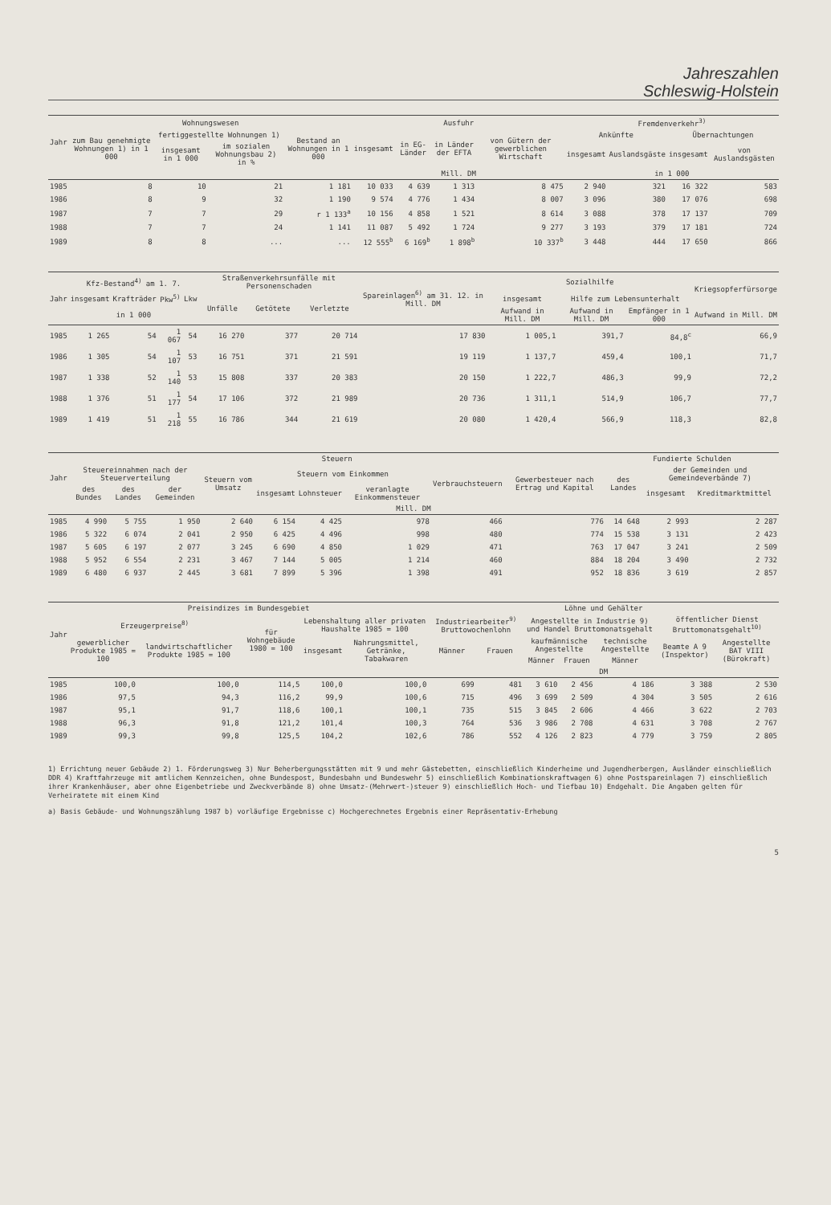Jahreszahlen
Schleswig-Holstein
| Jahr | Wohnungswesen | | | | Ausfuhr | | | | Fremdenverkehr<sup>3)</sup> | | | |
| --- | --- | --- | --- | --- | --- | --- | --- | --- | --- | --- | --- | --- |
| | zum Bau genehmigte Wohnungen 1) in 1 000 | fertiggestellte Wohnungen 1) | | Bestand an Wohnungen in 1 000 | insgesamt | in EG-Länder | in Länder der EFTA | von Gütern der gewerblichen Wirtschaft | Ankünfte | | Übernachtungen | |
| | | insgesamt in 1 000 | im sozialen Wohnungsbau 2) in % | | | | | | insgesamt | Auslandsgäste | insgesamt | von Auslandsgästen |
| | | | | | Mill. DM | | | | in 1 000 | | | |
| 1985 | 8 | 10 | 21 | 1 181 | 10 033 | 4 639 | 1 313 | 8 475 | 2 940 | 321 | 16 322 | 583 |
| 1986 | 8 | 9 | 32 | 1 190 | 9 574 | 4 776 | 1 434 | 8 007 | 3 096 | 380 | 17 076 | 698 |
| 1987 | 7 | 7 | 29 | r 1 133<sup>a</sup> | 10 156 | 4 858 | 1 521 | 8 614 | 3 088 | 378 | 17 137 | 709 |
| 1988 | 7 | 7 | 24 | 1 141 | 11 087 | 5 492 | 1 724 | 9 277 | 3 193 | 379 | 17 181 | 724 |
| 1989 | 8 | 8 | ... | ... | 12 555<sup>b</sup> | 6 169<sup>b</sup> | 1 898<sup>b</sup> | 10 337<sup>b</sup> | 3 448 | 444 | 17 650 | 866 |
| Jahr | Kfz-Bestand<sup>4)</sup> am 1. 7. | | | | Straßenverkehrsunfälle mit Personenschaden | | | Spareinlagen<sup>6)</sup> am 31. 12. in Mill. DM | Sozialhilfe | | | Kriegsopferfürsorge |
| --- | --- | --- | --- | --- | --- | --- | --- | --- | --- | --- | --- | --- |
| | insgesamt | Krafträder | Pkw<sup>5)</sup> | Lkw | Unfälle | Getötete | Verletzte | | insgesamt | Hilfe zum Lebensunterhalt | | |
| | in 1 000 | | | | | | | | Aufwand in Mill. DM | Aufwand in Mill. DM | Empfänger in 1 000 | Aufwand in Mill. DM |
| 1985 | 1 265 | 54 | 1 067 | 54 | 16 270 | 377 | 20 714 | 17 830 | 1 005,1 | 391,7 | 84,8<sup>c</sup> | 66,9 |
| 1986 | 1 305 | 54 | 1 107 | 53 | 16 751 | 371 | 21 591 | 19 119 | 1 137,7 | 459,4 | 100,1 | 71,7 |
| 1987 | 1 338 | 52 | 1 140 | 53 | 15 808 | 337 | 20 383 | 20 150 | 1 222,7 | 486,3 | 99,9 | 72,2 |
| 1988 | 1 376 | 51 | 1 177 | 54 | 17 106 | 372 | 21 989 | 20 736 | 1 311,1 | 514,9 | 106,7 | 77,7 |
| 1989 | 1 419 | 51 | 1 218 | 55 | 16 786 | 344 | 21 619 | 20 080 | 1 420,4 | 566,9 | 118,3 | 82,8 |
| Jahr | Steuern | | | | | | | | | Fundierte Schulden | | |
| --- | --- | --- | --- | --- | --- | --- | --- | --- | --- | --- | --- | --- |
| | Steuereinnahmen nach der Steuerverteilung | | | Steuern vom Umsatz | Steuern vom Einkommen | | | Verbrauchsteuern | Gewerbesteuer nach Ertrag und Kapital | des Landes | der Gemeinden und Gemeindeverbände 7) | |
| | des Bundes | des Landes | der Gemeinden | | insgesamt | Lohnsteuer | veranlagte Einkommensteuer | | | | insgesamt | Kreditmarktmittel |
| Mill. DM | | | | | | | | | | | | |
| 1985 | 4 990 | 5 755 | 1 950 | 2 640 | 6 154 | 4 425 | 978 | 466 | 776 | 14 648 | 2 993 | 2 287 |
| 1986 | 5 322 | 6 074 | 2 041 | 2 950 | 6 425 | 4 496 | 998 | 480 | 774 | 15 538 | 3 131 | 2 423 |
| 1987 | 5 605 | 6 197 | 2 077 | 3 245 | 6 690 | 4 850 | 1 029 | 471 | 763 | 17 047 | 3 241 | 2 509 |
| 1988 | 5 952 | 6 554 | 2 231 | 3 467 | 7 144 | 5 005 | 1 214 | 460 | 884 | 18 204 | 3 490 | 2 732 |
| 1989 | 6 480 | 6 937 | 2 445 | 3 681 | 7 899 | 5 396 | 1 398 | 491 | 952 | 18 836 | 3 619 | 2 857 |
| Jahr | Preisindizes im Bundesgebiet | | | | | Löhne und Gehälter | | | | | | |
| --- | --- | --- | --- | --- | --- | --- | --- | --- | --- | --- | --- | --- |
| | Erzeugerpreise<sup>8)</sup> | | für Wohngebäude 1980 = 100 | Lebenshaltung aller privaten Haushalte 1985 = 100 | | Industriearbeiter<sup>9)</sup> Bruttowochenlohn | | Angestellte in Industrie 9) und Handel Bruttomonatsgehalt | | | öffentlicher Dienst Bruttomonatsgehalt<sup>10)</sup> | |
| | gewerblicher Produkte 1985 = 100 | landwirtschaftlicher Produkte 1985 = 100 | | insgesamt | Nahrungsmittel, Getränke, Tabakwaren | Männer | Frauen | kaufmännische Angestellte | | technische Angestellte | Beamte A 9 (Inspektor) | Angestellte BAT VIII (Bürokraft) |
| | | | | | | | | Männer | Frauen | Männer | | |
| | | | | | | DM | | | | | | |
| 1985 | 100,0 | 100,0 | 114,5 | 100,0 | 100,0 | 699 | 481 | 3 610 | 2 456 | 4 186 | 3 388 | 2 530 |
| 1986 | 97,5 | 94,3 | 116,2 | 99,9 | 100,6 | 715 | 496 | 3 699 | 2 509 | 4 304 | 3 505 | 2 616 |
| 1987 | 95,1 | 91,7 | 118,6 | 100,1 | 100,1 | 735 | 515 | 3 845 | 2 606 | 4 466 | 3 622 | 2 703 |
| 1988 | 96,3 | 91,8 | 121,2 | 101,4 | 100,3 | 764 | 536 | 3 986 | 2 708 | 4 631 | 3 708 | 2 767 |
| 1989 | 99,3 | 99,8 | 125,5 | 104,2 | 102,6 | 786 | 552 | 4 126 | 2 823 | 4 779 | 3 759 | 2 805 |
1) Errichtung neuer Gebäude 2) 1. Förderungsweg 3) Nur Beherbergungsstätten mit 9 und mehr Gästebetten, einschließlich Kinderheime und Jugendherbergen, Ausländer einschließlich DDR 4) Kraftfahrzeuge mit amtlichem Kennzeichen, ohne Bundespost, Bundesbahn und Bundeswehr 5) einschließlich Kombinationskraftwagen 6) ohne Postspareinlagen 7) einschließlich ihrer Krankenhäuser, aber ohne Eigenbetriebe und Zweckverbände 8) ohne Umsatz-(Mehrwert-)steuer 9) einschließlich Hoch- und Tiefbau 10) Endgehalt. Die Angaben gelten für Verheiratete mit einem Kind
a) Basis Gebäude- und Wohnungszählung 1987 b) vorläufige Ergebnisse c) Hochgerechnetes Ergebnis einer Repräsentativ-Erhebung
5